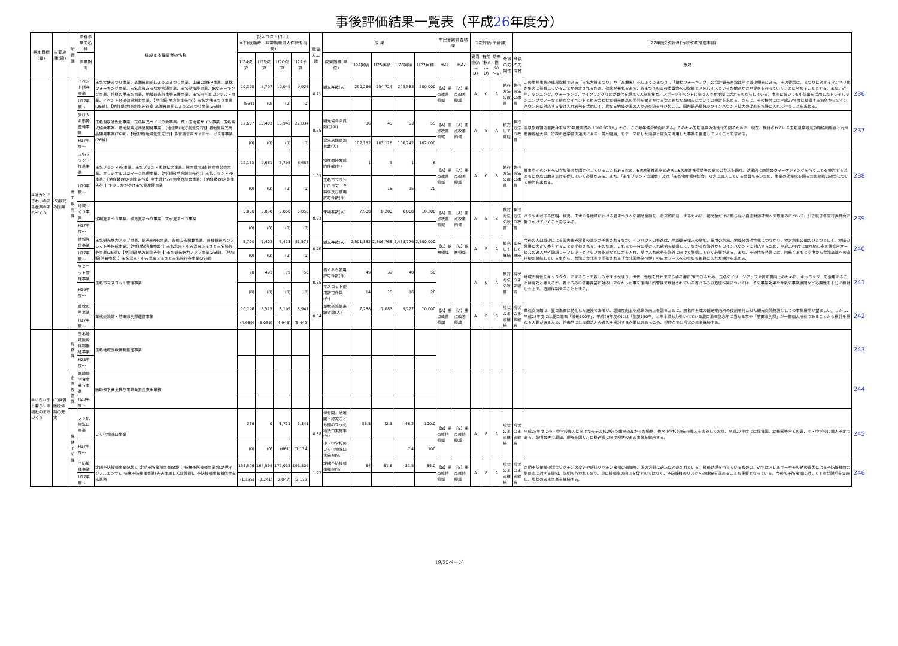事後評価結果一覧表（平成26年度分）
| 基本目標(章) | 主要施策(節) | 所管課 | 事務事業の名称 | 構成する細事業の名称 | 投入コスト(千円) ※下段(臨時・非常勤職員人件費を再掲) | | | | 職員人工数 | 成 果 | | | | | 市民意識調査結果 | | 1次評価(所管課) | | | | H27年度2次評価(行政改革推進本部) | | |
| --- | --- | --- | --- | --- | --- | --- | --- | --- | --- | --- | --- | --- | --- | --- | --- | --- | --- | --- | --- | --- | --- | --- | --- |
| | | | 事業期間 | | H24決算 | H25決算 | H26決算 | H27予算 | | 成果指標(単位) | H24実績 | H25実績 | H26実績 | H27目標 | H25 | H27 | 妥当性(A～D) | 有効性(A～D) | 効率性(A～E) | 今後の方向性 | 今後の方向性 | 意見 | |
| ④活力とにぎわいのある産業のまちづくり | (5)観光の振興 | 商工観光課 | イベント誘客事業 | 玉名大俵まつり事業、高瀬裏川花しょうぶまつり事業、山田の藤PR事業、草枕ウォーキング事業、玉名温泉あったか物語事業、玉名盆梅展事業、JRウォーキング事業、将棋の里玉名事業、地域観光行事等支援事業、玉名市写真コンテスト事業、イベント経済効果測定事業、【地住緊(地方創生先行)】玉名大俵まつり事業(26繰)、【地住緊(地方創生先行)】高瀬裏川花しょうぶまつり事業(26繰) | 10,398 | 8,797 | 10,049 | 9,926 | 0.71 | 観光客数(人) | 290,266 | 254,724 | 245,583 | 300,000 | 【A】重点改善領域 | 【A】重点改善領域 | A | C | A | 執行方法の改善 | 執行方法の改善 | この事務事業の成果指標である「玉名大俵まつり」や「高瀬裏川花しょうぶまつり」、「草枕ウォーキング」の合計観光客数は年々減少傾向にある。その要因は、まつりに対するマンネリ化が集客に影響していることが想定されるため、効果が表れるまで、各まつりの実行委員会への指摘とアドバイスといった働きかけや提案を行っていくことに努めることとする。また、近年、ランニング、ウォーキング、サイクリングなどが世代を超えて人気を集め、スポーツイベントに集う人々が地域に活力をもたらしている。本市においても小岱山を活用したトレイルランニングツアーなど新たなイベントと組み合わせた観光商品の開発を働きかけるなど新たな取組みについての検討を求める。さらに、その検討には平成27年度に整備する海外からのインバウンドに対応する受け入れ態勢を活用して、異なる地域や国の人々の交流を呼び起こし、国内観光振興及びインバウンド拡大の促進を視野に入れて行うことを求める。 | 236 |
| | | | H17年度～ | | (534) | (0) | (0) | (0) | | | | | | | | | | | | | | | |
| | | | 受け入れ態勢整備事業 | 玉名温泉活性化事業、玉名観光ガイドの会事業、荒・玉地域サイン事業、玉名観光協会事業、着地型観光商品開発事業、【地住緊(地方創生先行)】着地型観光商品開発事業(26繰)、【地住緊(地域創生先行)】多言語音声ガイドサービス等事業(26繰) | 12,607 | 15,403 | 16,942 | 22,834 | 0.75 | 観光協会会員数(団体) | 36 | 45 | 53 | 55 | 【A】重点改善領域 | 【A】重点改善領域 | A | B | A | 拡充して継続 | 執行方法の改善 | 温泉旅館宿泊者数は平成23年度実績の「109,923人」から、ここ数年減少傾向にある。そのため玉名温泉の活性化を図るために、現在、検討されている玉名温泉観光旅館協同組合と九州看護福祉大学、行政の産学官の連携による「美と健康」をテーマにした温泉と鍼灸を活用した事業を推進していくことを求める。 | 237 |
| | | | H17年度～ | | (0) | (0) | (0) | (0) | | 温泉旅館宿泊者数(人) | 102,152 | 103,176 | 100,742 | 102,000 | | | | | | | | | |
| | | | 玉名ブランド推進事業 | 玉名ブランドPR事業、玉名ブランド販路拡大事業、熊本県北3市物産商談会事業、オリジナルロゴマーク管理事業、【地住緊(地方創生先行)】玉名ブランドPR事業、【地住緊(地方創生先行)】熊本県北3市物産商談会事業、【地住緊(地方創生先行)】キラリかがやけ玉名物産展事業 | 12,153 | 9,661 | 5,795 | 6,653 | 1.03 | 物産商談会成約件数(件) | 1 | 3 | 1 | 6 | 【A】重点改善領域 | 【A】重点改善領域 | A | C | B | 執行方法の改善 | 執行方法の改善 | 催事やイベントへの参加業者が固定化していることもあるため、6次産業推進室と連携し6次産業推奨品等の業者の参入を図り、効果的に商談会やマーケティングを行うことを検討するとともに商品の磨き上げを促していく必要がある。また、「玉名ブランド協議会」及び「玉名物産振興協会」双方に加入している会員も多いため、事業の効率化を図るため組織の統合について検討を求める。 | 238 |
| | | | H19年度～ | | (0) | (0) | (0) | (0) | | 玉名市ブランドロゴマーク製作及び使用許可件数(件) | | 18 | 15 | 20 | | | | | | | | | |
| | | | 地域づくり事業 | 岱明夏まつり事業、横島夏まつり事業、天水夏まつり事業 | 5,850 | 5,850 | 5,850 | 5,050 | 0.03 | 来場者数(人) | 7,500 | 8,200 | 8,000 | 10,200 | 【A】重点改善領域 | 【A】重点改善領域 | A | B | B | 執行方法の改善 | 執行方法の改善 | バラツキがある岱明、横島、天水の各地域における夏まつりへの補助金額を、将来的に統一するために、補助金だけに頼らない自主財源確保への取組みについて、引き続き各実行委員会に働きかけていくことを求める。 | 239 |
| | | | H17年度～ | | (0) | (0) | (0) | (0) | | | | | | | | | | | | | | | |
| | | | 情報発信事業 | 玉名観光魅力アップ事業、観光HPPR事業、各種広告掲載事業、各種観光パンフレット等作成事業、【地住緊(消費喚起)】玉名温泉・小天温泉ふるさと玉名旅行券事業(26繰)、【地住緊(地方創生先行)】玉名観光魅力アップ事業(26繰)、【地住緊(消費喚起)】玉名温泉・小天温泉ふるさと玉名旅行券事業(26繰) | 5,700 | 7,403 | 7,413 | 81,578 | 0.40 | 観光客数(人) | 2,501,852 | 2,506,768 | 2,468,776 | 2,500,000 | 【C】観察領域 | 【C】観察領域 | A | B | A | 拡充して継続 | 拡充して継続 | 今後の人口減少による国内観光需要の減少が予測されるなか、インバウドの推進は、地域観光収入の増加、雇用の創出、地域経済活性化につながり、地方創生の軸のひとつとして、地域の発展に大きく寄与することが期待される。そのため、これまで十分に受け入れ態勢を整備してこなかった海外からのインバウンドに対応するため、平成27年度に取り組む多言語音声サービスの導入や外国語リーフレットとマップの作成などに力を入れ、受け入れ態勢を海外に向けて発信していく必要がある。また、その情報発信には、阿蘇くまもと空港から台湾高雄への直行便が就航している事から、台湾の台北市で開催される「台北国際旅行博」の日本ブースへの参加も視野に入れた検討を求める。 | 240 |
| | | | H17年度～ | | (0) | (0) | (0) | (0) | | | | | | | | | | | | | | | |
| | | | マスコット管理事業 | 玉名市マスコット管理事業 | 90 | 493 | 79 | 50 | 0.35 | 着ぐるみ使用許可件数(件) | 49 | 39 | 40 | 50 | | | A | C | A | 執行方法の改善 | 現状のまま継続 | 地域の特性をキャラクターにすることで親しみやすさが湧き、世代・性別を問わずあらゆる層にPRできるため、玉名のイメージアップや認知度向上のために、キャラクターを活用することは有効と考えるが、着ぐるみの借用要望に対応出来なかった事を理由に所管課で検討されている着ぐるみの追加作製については、その事業効果や今後の事業展開など必要性を十分に検討した上で、追加作製することとする。 | 241 |
| | | | H19年度～ | | (0) | (0) | (0) | (0) | | マスコット使用許可件数(件) | 14 | 15 | 18 | 20 | | | | | | | | | |
| | | | 草枕の里事業 | 草枕交流館・前田家別邸運営事業 | 10,296 | 8,515 | 8,199 | 8,941 | 0.54 | 草枕交流館来館者数(人) | 7,288 | 7,083 | 9,727 | 10,000 | 【A】重点改善領域 | 【A】重点改善領域 | A | B | B | 現状のまま継続 | 現状のまま継続 | 草枕交流館は、夏目漱石に特化した施設であるが、認知度向上や成果の向上を図るために、玉名市全域の観光案内所の役割を持たせた観光交流施設としての事業展開が望ましい。しかし、平成28年度には夏目漱石「没後100年」、平成29年度のには「生誕150年」と熊本県も力をいれている夏目漱石記念年に当たる事や「前田家別邸」が一部個人所有であることから検討を重ねる必要があるため、将来的には民間活力の導入を検討する必要はあるものの、現時点では現状のまま継続する。 | 242 |
| | | | H17年度～ | | (4,989) | (5,035) | (4,943) | (5,449) | | | | | | | | | | | | | | | |
| ⑤いきいきと暮らせる福祉のまちづくり | (1)保健医療体制の充実 | 総務課 | 玉名地域医療体制推進事業 | 玉名地域医療体制推進事業 | | | | | | | | | | | | | | | | | | | 243 |
| | | | H25年度～ | | | | | | | | | | | | | | | | | | | | |
| | | 企画経営課 | 医師修学資金貸与事業 | 医師修学資金貸与事業負担金支出業務 | | | | | | | | | | | | | | | | | | | 244 |
| | | | H23年度～ | | | | | | | | | | | | | | | | | | | | |
| | | 保健予防課 | フッ化物洗口事業 | フッ化物洗口事業 | 236 | 0 | 1,721 | 3,841 | 0.68 | 保育園・幼稚園・認定こども園のフッ化物洗口実施率(%) | 38.5 | 42.3 | 46.2 | 100.0 | 【B】重点維持領域 | 【B】重点維持領域 | A | B | A | 現状のまま継続 | 現状のまま継続 | 平成26年度に小・中学校導入に向けたモデル校2校(う歯率の高かった横島、豊水小学校)の先行導入を実施しており、平成27年度には保育園、幼稚園等全ての園、小・中学校に導入予定である。説明会等で周知、理解を図り、目標達成に向け現状のまま事業を継続する。 | 245 |
| | | | H17年度～ | | (0) | (0) | (661) | (1,134) | | 小・中学校のフッ化物洗口実施率(%) | | | 7.4 | 100 | | | | | | | | | |
| | | | 予防接種事業 | 定期予防接種事業(A類)、定期予防接種事業(B類)、任意予防接種事業(乳幼児インフルエンザ)、任意予防接種事業(先天性風しん症候群)、予防接種事故補償金支払業務 | 136,596 | 164,594 | 179,038 | 191,809 | 1.22 | 定期予防接種接種率(%) | 84 | 81.6 | 81.5 | 85.0 | 【B】重点維持領域 | 【B】重点維持領域 | A | B | A | 現状のまま継続 | 現状のまま継続 | 定期予防接種の混合ワクチンの変更や新規ワクチン接種の追加等、国の方針に適正に対処されている。接種勧奨を行っているものの、近年はアレルギーやその他の要因による予防接種時の副反応に対する周知、説明も行われており、単に接種率の向上を促すのではなく、予防接種のリスクへの理解を深めることも重要となっている。今後も予防接種に対して丁寧な説明を実施し、現状のまま事業を継続する。 | 246 |
| | | | H17年度～ | | (1,135) | (2,241) | (2,047) | (2,179) | | | | | | | | | | | | | | | |
19/35ページ